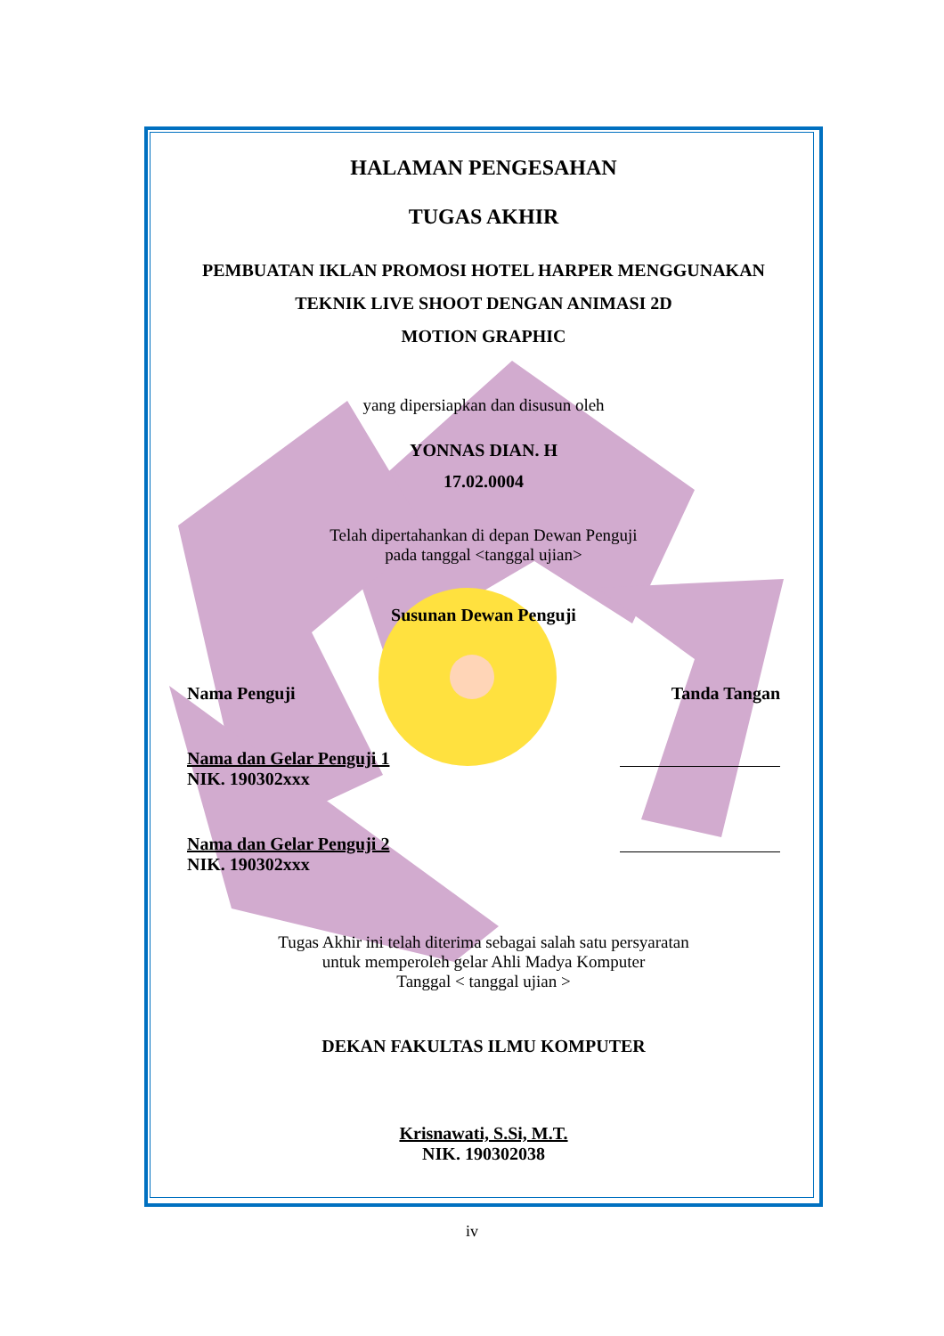HALAMAN PENGESAHAN
TUGAS AKHIR
PEMBUATAN IKLAN PROMOSI HOTEL HARPER MENGGUNAKAN
TEKNIK LIVE SHOOT DENGAN ANIMASI 2D
MOTION GRAPHIC
yang dipersiapkan dan disusun oleh
YONNAS DIAN. H
17.02.0004
Telah dipertahankan di depan Dewan Penguji
pada tanggal <tanggal ujian>
Susunan Dewan Penguji
Nama Penguji Tanda Tangan
Nama dan Gelar Penguji 1
NIK. 190302xxx
Nama dan Gelar Penguji 2
NIK. 190302xxx
Tugas Akhir ini telah diterima sebagai salah satu persyaratan
untuk memperoleh gelar Ahli Madya Komputer
Tanggal < tanggal ujian >
DEKAN FAKULTAS ILMU KOMPUTER
Krisnawati, S.Si, M.T.
NIK. 190302038
iv